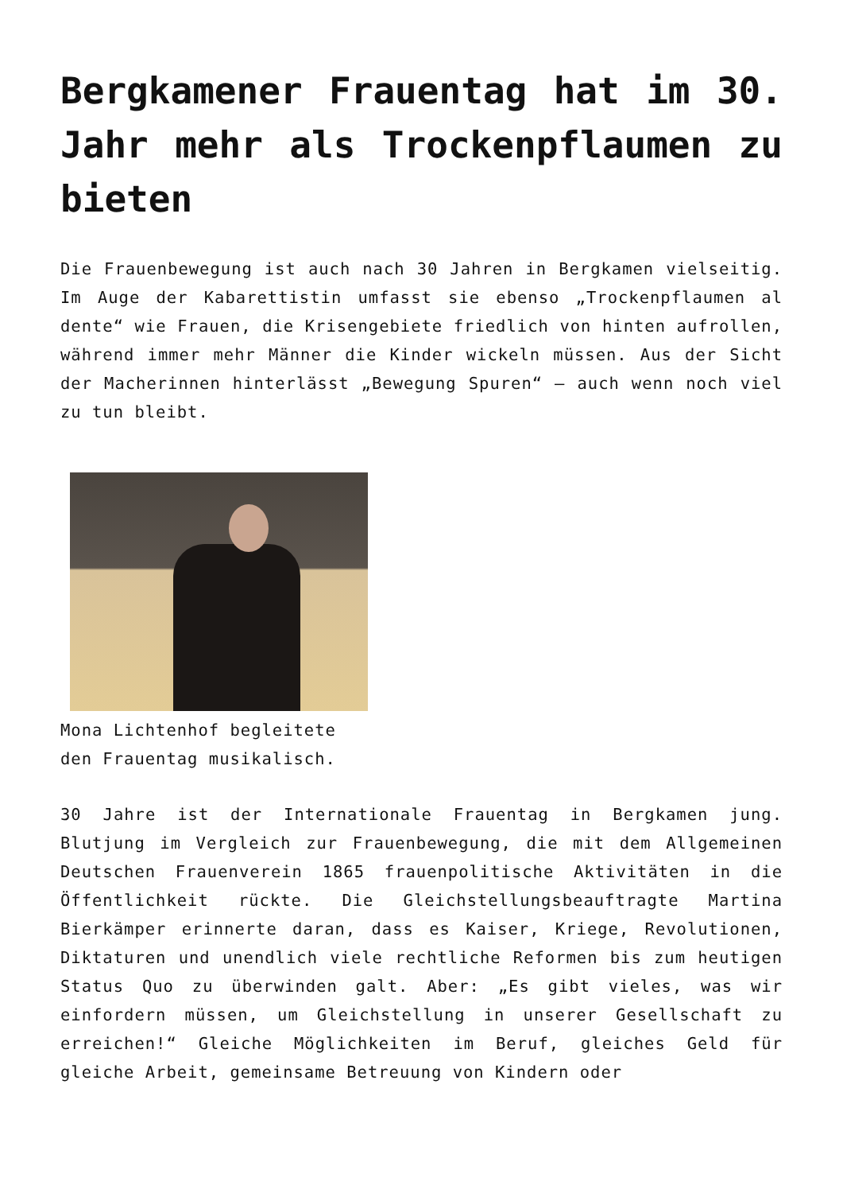Bergkamener Frauentag hat im 30. Jahr mehr als Trockenpflaumen zu bieten
Die Frauenbewegung ist auch nach 30 Jahren in Bergkamen vielseitig. Im Auge der Kabarettistin umfasst sie ebenso „Trockenpflaumen al dente“ wie Frauen, die Krisengebiete friedlich von hinten aufrollen, während immer mehr Männer die Kinder wickeln müssen. Aus der Sicht der Macherinnen hinterlässt „Bewegung Spuren“ – auch wenn noch viel zu tun bleibt.
Mona Lichtenhof begleitete den Frauentag musikalisch.
30 Jahre ist der Internationale Frauentag in Bergkamen jung. Blutjung im Vergleich zur Frauenbewegung, die mit dem Allgemeinen Deutschen Frauenverein 1865 frauenpolitische Aktivitäten in die Öffentlichkeit rückte. Die Gleichstellungsbeauftragte Martina Bierkämper erinnerte daran, dass es Kaiser, Kriege, Revolutionen, Diktaturen und unendlich viele rechtliche Reformen bis zum heutigen Status Quo zu überwinden galt. Aber: „Es gibt vieles, was wir einfordern müssen, um Gleichstellung in unserer Gesellschaft zu erreichen!“ Gleiche Möglichkeiten im Beruf, gleiches Geld für gleiche Arbeit, gemeinsame Betreuung von Kindern oder